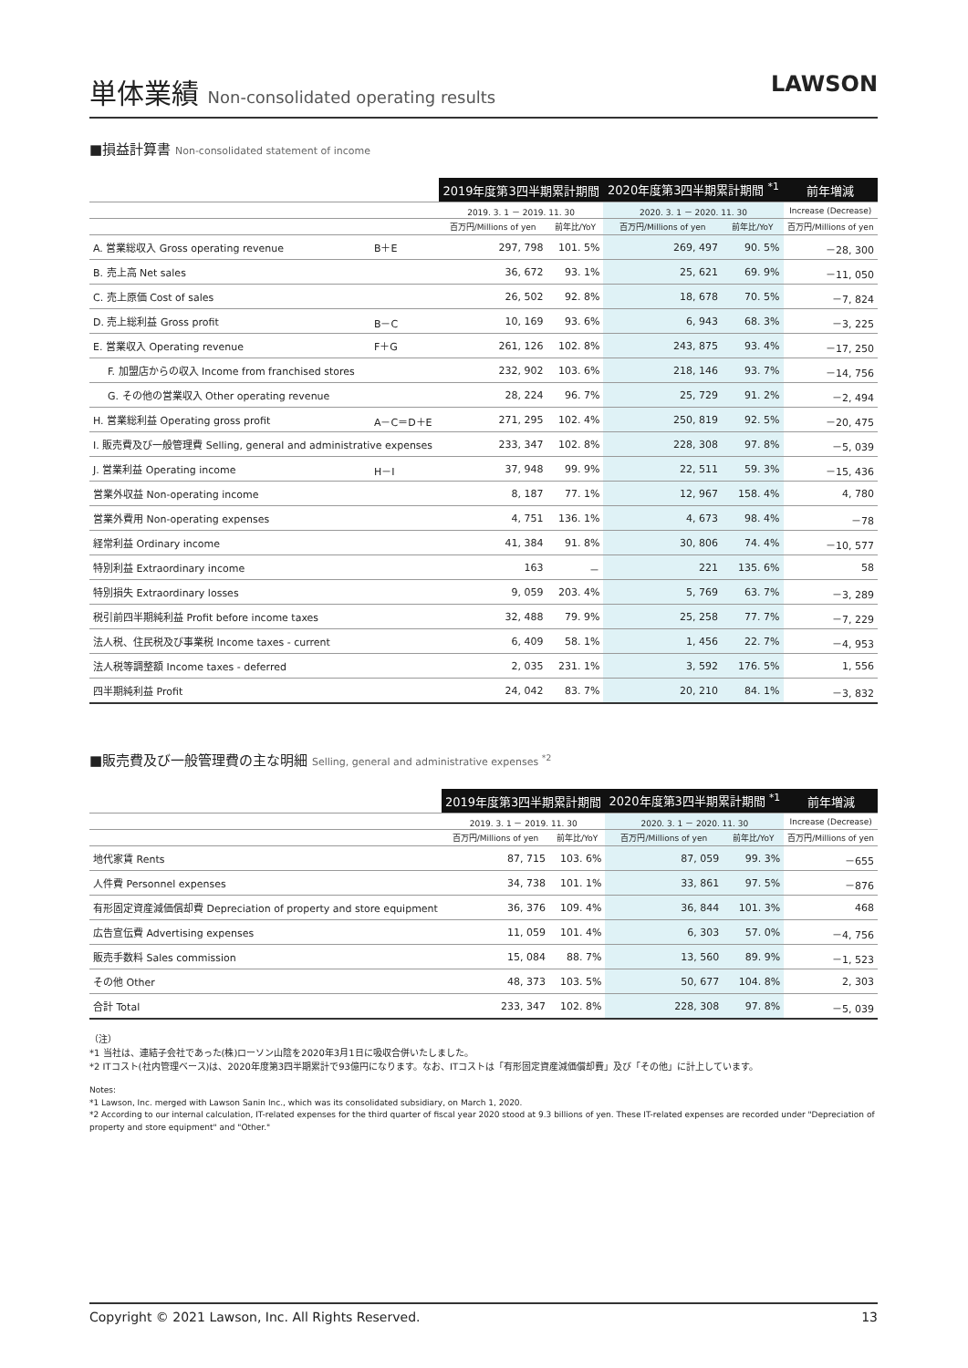単体業績 Non-consolidated operating results
LAWSON
■損益計算書 Non-consolidated statement of income
| | | 2019年度第3四半期累計期間 | | 2020年度第3四半期累計期間 <sup>*1</sup> | | 前年増減 |
| --- | --- | --- | --- | --- | --- | --- |
| | | 2019. 3. 1 － 2019. 11. 30 | | 2020. 3. 1 － 2020. 11. 30 | | Increase (Decrease) |
| | | 百万円/Millions of yen | 前年比/YoY | 百万円/Millions of yen | 前年比/YoY | 百万円/Millions of yen |
| A. 営業総収入 Gross operating revenue | B＋E | 297, 798 | 101. 5% | 269, 497 | 90. 5% | －28, 300 |
| B. 売上高 Net sales | | 36, 672 | 93. 1% | 25, 621 | 69. 9% | －11, 050 |
| C. 売上原価 Cost of sales | | 26, 502 | 92. 8% | 18, 678 | 70. 5% | －7, 824 |
| D. 売上総利益 Gross profit | B－C | 10, 169 | 93. 6% | 6, 943 | 68. 3% | －3, 225 |
| E. 営業収入 Operating revenue | F＋G | 261, 126 | 102. 8% | 243, 875 | 93. 4% | －17, 250 |
| F. 加盟店からの収入 Income from franchised stores | | 232, 902 | 103. 6% | 218, 146 | 93. 7% | －14, 756 |
| G. その他の営業収入 Other operating revenue | | 28, 224 | 96. 7% | 25, 729 | 91. 2% | －2, 494 |
| H. 営業総利益 Operating gross profit | A－C＝D＋E | 271, 295 | 102. 4% | 250, 819 | 92. 5% | －20, 475 |
| I. 販売費及び一般管理費 Selling, general and administrative expenses | | 233, 347 | 102. 8% | 228, 308 | 97. 8% | －5, 039 |
| J. 営業利益 Operating income | H－I | 37, 948 | 99. 9% | 22, 511 | 59. 3% | －15, 436 |
| 営業外収益 Non-operating income | | 8, 187 | 77. 1% | 12, 967 | 158. 4% | 4, 780 |
| 営業外費用 Non-operating expenses | | 4, 751 | 136. 1% | 4, 673 | 98. 4% | －78 |
| 経常利益 Ordinary income | | 41, 384 | 91. 8% | 30, 806 | 74. 4% | －10, 577 |
| 特別利益 Extraordinary income | | 163 | － | 221 | 135. 6% | 58 |
| 特別損失 Extraordinary losses | | 9, 059 | 203. 4% | 5, 769 | 63. 7% | －3, 289 |
| 税引前四半期純利益 Profit before income taxes | | 32, 488 | 79. 9% | 25, 258 | 77. 7% | －7, 229 |
| 法人税、住民税及び事業税 Income taxes - current | | 6, 409 | 58. 1% | 1, 456 | 22. 7% | －4, 953 |
| 法人税等調整額 Income taxes - deferred | | 2, 035 | 231. 1% | 3, 592 | 176. 5% | 1, 556 |
| 四半期純利益 Profit | | 24, 042 | 83. 7% | 20, 210 | 84. 1% | －3, 832 |
■販売費及び一般管理費の主な明細 Selling, general and administrative expenses <sup>*2</sup>
| | 2019年度第3四半期累計期間 | | 2020年度第3四半期累計期間 <sup>*1</sup> | | 前年増減 |
| --- | --- | --- | --- | --- | --- |
| | 2019. 3. 1 － 2019. 11. 30 | | 2020. 3. 1 － 2020. 11. 30 | | Increase (Decrease) |
| | 百万円/Millions of yen | 前年比/YoY | 百万円/Millions of yen | 前年比/YoY | 百万円/Millions of yen |
| 地代家賃 Rents | 87, 715 | 103. 6% | 87, 059 | 99. 3% | －655 |
| 人件費 Personnel expenses | 34, 738 | 101. 1% | 33, 861 | 97. 5% | －876 |
| 有形固定資産減価償却費 Depreciation of property and store equipment | 36, 376 | 109. 4% | 36, 844 | 101. 3% | 468 |
| 広告宣伝費 Advertising expenses | 11, 059 | 101. 4% | 6, 303 | 57. 0% | －4, 756 |
| 販売手数料 Sales commission | 15, 084 | 88. 7% | 13, 560 | 89. 9% | －1, 523 |
| その他 Other | 48, 373 | 103. 5% | 50, 677 | 104. 8% | 2, 303 |
| 合計 Total | 233, 347 | 102. 8% | 228, 308 | 97. 8% | －5, 039 |
（注）
*1 当社は、連結子会社であった(株)ローソン山陰を2020年3月1日に吸収合併いたしました。
*2 ITコスト(社内管理ベース)は、2020年度第3四半期累計で93億円になります。なお、ITコストは「有形固定資産減価償却費」及び「その他」に計上しています。
Notes:
*1 Lawson, Inc. merged with Lawson Sanin Inc., which was its consolidated subsidiary, on March 1, 2020.
*2 According to our internal calculation, IT-related expenses for the third quarter of fiscal year 2020 stood at 9.3 billions of yen. These IT-related expenses are recorded under "Depreciation of property and store equipment" and "Other."
Copyright © 2021 Lawson, Inc. All Rights Reserved. 13